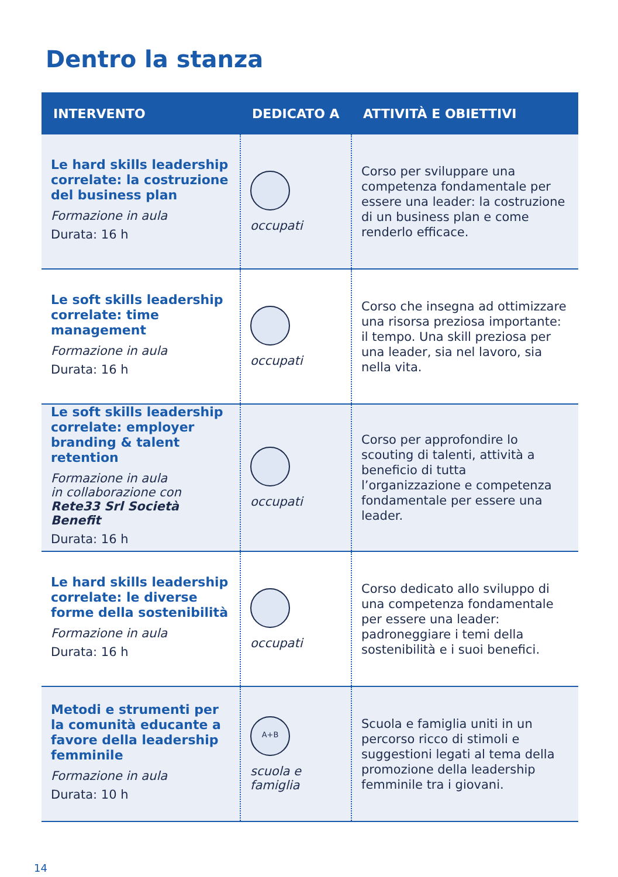Dentro la stanza
| INTERVENTO | DEDICATO A | ATTIVITÀ E OBIETTIVI |
| --- | --- | --- |
| Le hard skills leadership correlate: la costruzione del business plan Formazione in aula Durata: 16 h | occupati | Corso per sviluppare una competenza fondamentale per essere una leader: la costruzione di un business plan e come renderlo efficace. |
| Le soft skills leadership correlate: time management Formazione in aula Durata: 16 h | occupati | Corso che insegna ad ottimizzare una risorsa preziosa importante: il tempo. Una skill preziosa per una leader, sia nel lavoro, sia nella vita. |
| Le soft skills leadership correlate: employer branding & talent retention Formazione in aula in collaborazione con Rete33 Srl Società Benefit Durata: 16 h | occupati | Corso per approfondire lo scouting di talenti, attività a beneficio di tutta l’organizzazione e competenza fondamentale per essere una leader. |
| Le hard skills leadership correlate: le diverse forme della sostenibilità Formazione in aula Durata: 16 h | occupati | Corso dedicato allo sviluppo di una competenza fondamentale per essere una leader: padroneggiare i temi della sostenibilità e i suoi benefici. |
| Metodi e strumenti per la comunità educante a favore della leadership femminile Formazione in aula Durata: 10 h | A+B scuola e famiglia | Scuola e famiglia uniti in un percorso ricco di stimoli e suggestioni legati al tema della promozione della leadership femminile tra i giovani. |
14